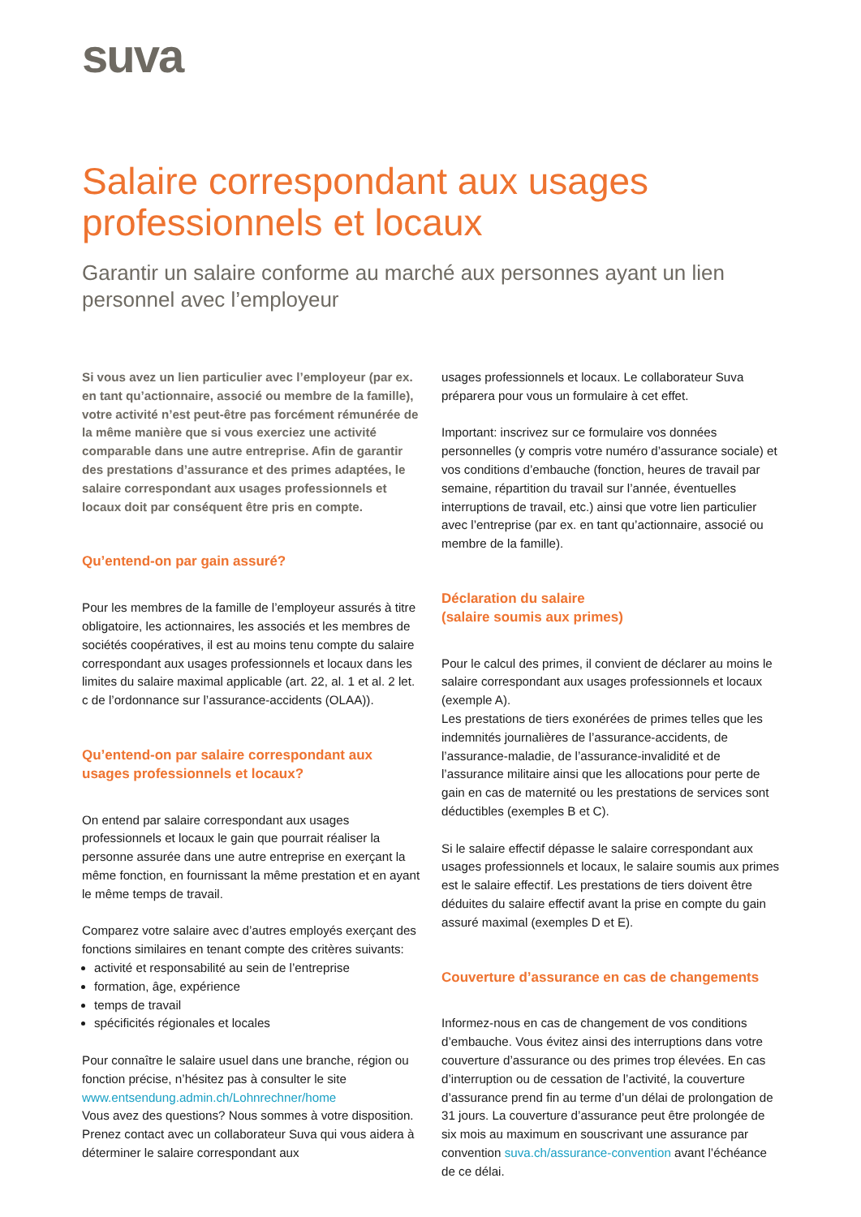suva
Salaire correspondant aux usages professionnels et locaux
Garantir un salaire conforme au marché aux personnes ayant un lien personnel avec l’employeur
Si vous avez un lien particulier avec l’employeur (par ex. en tant qu’actionnaire, associé ou membre de la famille), votre activité n’est peut-être pas forcément rémunérée de la même manière que si vous exerciez une activité comparable dans une autre entreprise. Afin de garantir des prestations d’assurance et des primes adaptées, le salaire correspondant aux usages professionnels et locaux doit par conséquent être pris en compte.
Qu’entend-on par gain assuré?
Pour les membres de la famille de l’employeur assurés à titre obligatoire, les actionnaires, les associés et les membres de sociétés coopératives, il est au moins tenu compte du salaire correspondant aux usages professionnels et locaux dans les limites du salaire maximal applicable (art. 22, al. 1 et al. 2 let. c de l’ordonnance sur l’assurance-accidents (OLAA)).
Qu’entend-on par salaire correspondant aux usages professionnels et locaux?
On entend par salaire correspondant aux usages professionnels et locaux le gain que pourrait réaliser la personne assurée dans une autre entreprise en exerçant la même fonction, en fournissant la même prestation et en ayant le même temps de travail.
Comparez votre salaire avec d’autres employés exerçant des fonctions similaires en tenant compte des critères suivants:
activité et responsabilité au sein de l’entreprise
formation, âge, expérience
temps de travail
spécificités régionales et locales
Pour connaître le salaire usuel dans une branche, région ou fonction précise, n’hésitez pas à consulter le site www.entsendung.admin.ch/Lohnrechner/home
Vous avez des questions? Nous sommes à votre disposition. Prenez contact avec un collaborateur Suva qui vous aidera à déterminer le salaire correspondant aux
usages professionnels et locaux. Le collaborateur Suva préparera pour vous un formulaire à cet effet.
Important: inscrivez sur ce formulaire vos données personnelles (y compris votre numéro d’assurance sociale) et vos conditions d’embauche (fonction, heures de travail par semaine, répartition du travail sur l’année, éventuelles interruptions de travail, etc.) ainsi que votre lien particulier avec l’entreprise (par ex. en tant qu’actionnaire, associé ou membre de la famille).
Déclaration du salaire
(salaire soumis aux primes)
Pour le calcul des primes, il convient de déclarer au moins le salaire correspondant aux usages professionnels et locaux (exemple A).
Les prestations de tiers exonérées de primes telles que les indemnités journalières de l’assurance-accidents, de l’assurance-maladie, de l’assurance-invalidité et de l’assurance militaire ainsi que les allocations pour perte de gain en cas de maternité ou les prestations de services sont déductibles (exemples B et C).
Si le salaire effectif dépasse le salaire correspondant aux usages professionnels et locaux, le salaire soumis aux primes est le salaire effectif. Les prestations de tiers doivent être déduites du salaire effectif avant la prise en compte du gain assuré maximal (exemples D et E).
Couverture d’assurance en cas de changements
Informez-nous en cas de changement de vos conditions d’embauche. Vous évitez ainsi des interruptions dans votre couverture d’assurance ou des primes trop élevées. En cas d’interruption ou de cessation de l’activité, la couverture d’assurance prend fin au terme d’un délai de prolongation de 31 jours. La couverture d’assurance peut être prolongée de six mois au maximum en souscrivant une assurance par convention suva.ch/assurance-convention avant l’échéance de ce délai.